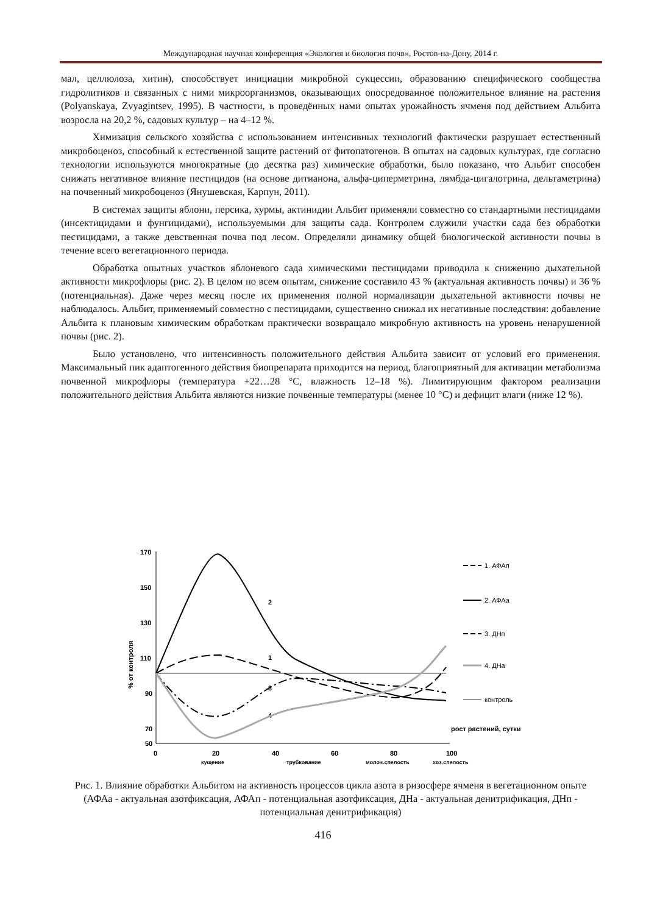Международная научная конференция «Экология и биология почв», Ростов-на-Дону, 2014 г.
мал, целлюлоза, хитин), способствует инициации микробной сукцессии, образованию специфического сообщества гидролитиков и связанных с ними микроорганизмов, оказывающих опосредованное положительное влияние на растения (Polyanskaya, Zvyagintsev, 1995). В частности, в проведённых нами опытах урожайность ячменя под действием Альбита возросла на 20,2 %, садовых культур – на 4–12 %.
Химизация сельского хозяйства с использованием интенсивных технологий фактически разрушает естественный микробоценоз, способный к естественной защите растений от фитопатогенов. В опытах на садовых культурах, где согласно технологии используются многократные (до десятка раз) химические обработки, было показано, что Альбит способен снижать негативное влияние пестицидов (на основе дитианона, альфа-циперметрина, лямбда-цигалотрина, дельтаметрина) на почвенный микробоценоз (Янушевская, Карпун, 2011).
В системах защиты яблони, персика, хурмы, актинидии Альбит применяли совместно со стандартными пестицидами (инсектицидами и фунгицидами), используемыми для защиты сада. Контролем служили участки сада без обработки пестицидами, а также девственная почва под лесом. Определяли динамику общей биологической активности почвы в течение всего вегетационного периода.
Обработка опытных участков яблоневого сада химическими пестицидами приводила к снижению дыхательной активности микрофлоры (рис. 2). В целом по всем опытам, снижение составило 43 % (актуальная активность почвы) и 36 % (потенциальная). Даже через месяц после их применения полной нормализации дыхательной активности почвы не наблюдалось. Альбит, применяемый совместно с пестицидами, существенно снижал их негативные последствия: добавление Альбита к плановым химическим обработкам практически возвращало микробную активность на уровень ненарушенной почвы (рис. 2).
Было установлено, что интенсивность положительного действия Альбита зависит от условий его применения. Максимальный пик адаптогенного действия биопрепарата приходится на период, благоприятный для активации метаболизма почвенной микрофлоры (температура +22…28 °С, влажность 12–18 %). Лимитирующим фактором реализации положительного действия Альбита являются низкие почвенные температуры (менее 10 °С) и дефицит влаги (ниже 12 %).
170
150
130
110
90
70
50
0
20
40
60
80
100
кущение
трубкование
молоч.спелость
хоз.спелость
рост растений, сутки
% от контроля
2
1
3
4
1. АФАп
2. АФАа
3. ДНп
4. ДНа
контроль
Рис. 1. Влияние обработки Альбитом на активность процессов цикла азота в ризосфере ячменя в вегетационном опыте (АФАа - актуальная азотфиксация, АФАп - потенциальная азотфиксация, ДНа - актуальная денитрификация, ДНп - потенциальная денитрификация)
416